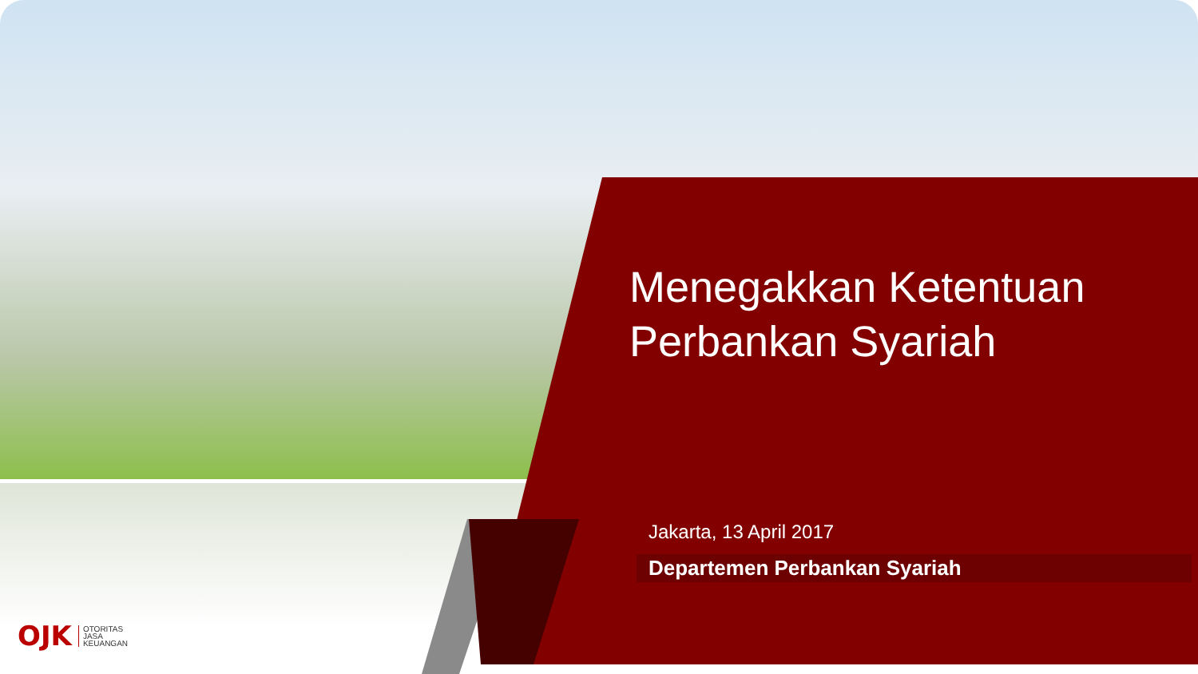Menegakkan Ketentuan
Perbankan Syariah
Jakarta, 13 April 2017
Departemen Perbankan Syariah
OJK OTORITAS
JASA
KEUANGAN